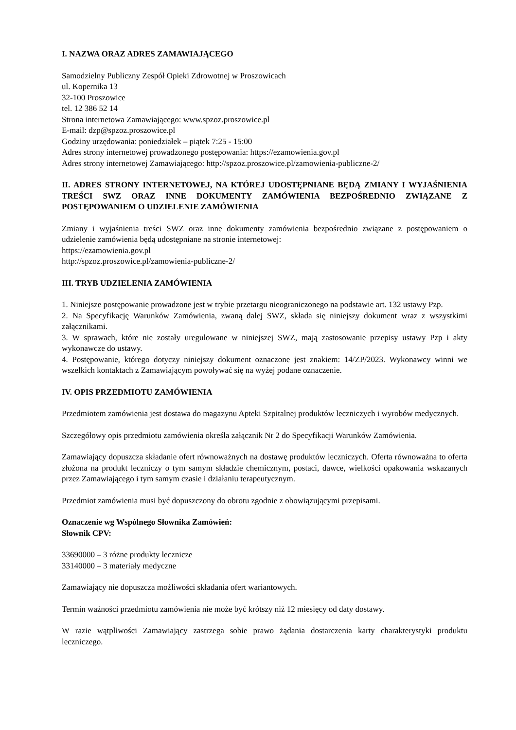I. NAZWA ORAZ ADRES ZAMAWIAJĄCEGO
Samodzielny Publiczny Zespół Opieki Zdrowotnej w Proszowicach
ul. Kopernika 13
32-100 Proszowice
tel. 12 386 52 14
Strona internetowa Zamawiającego: www.spzoz.proszowice.pl
E-mail: dzp@spzoz.proszowice.pl
Godziny urzędowania: poniedziałek – piątek 7:25 - 15:00
Adres strony internetowej prowadzonego postępowania: https://ezamowienia.gov.pl
Adres strony internetowej Zamawiającego: http://spzoz.proszowice.pl/zamowienia-publiczne-2/
II. ADRES STRONY INTERNETOWEJ, NA KTÓREJ UDOSTĘPNIANE BĘDĄ ZMIANY I WYJAŚNIENIA TREŚCI SWZ ORAZ INNE DOKUMENTY ZAMÓWIENIA BEZPOŚREDNIO ZWIĄZANE Z POSTĘPOWANIEM O UDZIELENIE ZAMÓWIENIA
Zmiany i wyjaśnienia treści SWZ oraz inne dokumenty zamówienia bezpośrednio związane z postępowaniem o udzielenie zamówienia będą udostępniane na stronie internetowej:
https://ezamowienia.gov.pl
http://spzoz.proszowice.pl/zamowienia-publiczne-2/
III. TRYB UDZIELENIA ZAMÓWIENIA
1. Niniejsze postępowanie prowadzone jest w trybie przetargu nieograniczonego na podstawie art. 132 ustawy Pzp.
2. Na Specyfikację Warunków Zamówienia, zwaną dalej SWZ, składa się niniejszy dokument wraz z wszystkimi załącznikami.
3. W sprawach, które nie zostały uregulowane w niniejszej SWZ, mają zastosowanie przepisy ustawy Pzp i akty wykonawcze do ustawy.
4. Postępowanie, którego dotyczy niniejszy dokument oznaczone jest znakiem: 14/ZP/2023. Wykonawcy winni we wszelkich kontaktach z Zamawiającym powoływać się na wyżej podane oznaczenie.
IV. OPIS PRZEDMIOTU ZAMÓWIENIA
Przedmiotem zamówienia jest dostawa do magazynu Apteki Szpitalnej produktów leczniczych i wyrobów medycznych.
Szczegółowy opis przedmiotu zamówienia określa załącznik Nr 2 do Specyfikacji Warunków Zamówienia.
Zamawiający dopuszcza składanie ofert równoważnych na dostawę produktów leczniczych. Oferta równoważna to oferta złożona na produkt leczniczy o tym samym składzie chemicznym, postaci, dawce, wielkości opakowania wskazanych przez Zamawiającego i tym samym czasie i działaniu terapeutycznym.
Przedmiot zamówienia musi być dopuszczony do obrotu zgodnie z obowiązującymi przepisami.
Oznaczenie wg Wspólnego Słownika Zamówień:
Słownik CPV:
33690000 – 3 różne produkty lecznicze
33140000 – 3 materiały medyczne
Zamawiający nie dopuszcza możliwości składania ofert wariantowych.
Termin ważności przedmiotu zamówienia nie może być krótszy niż 12 miesięcy od daty dostawy.
W razie wątpliwości Zamawiający zastrzega sobie prawo żądania dostarczenia karty charakterystyki produktu leczniczego.